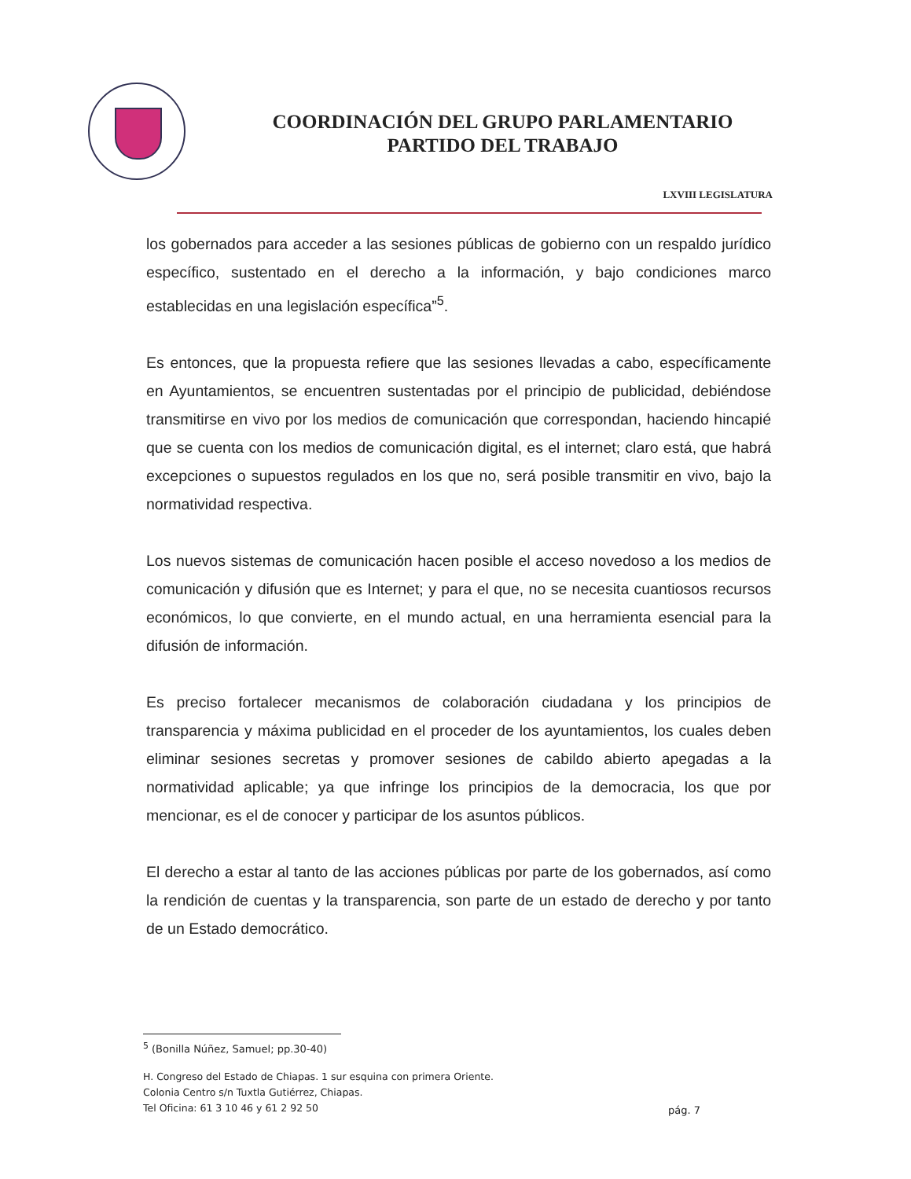COORDINACIÓN DEL GRUPO PARLAMENTARIO
PARTIDO DEL TRABAJO
LXVIII LEGISLATURA
los gobernados para acceder a las sesiones públicas de gobierno con un respaldo jurídico específico, sustentado en el derecho a la información, y bajo condiciones marco establecidas en una legislación específica”<sup>5</sup>.
Es entonces, que la propuesta refiere que las sesiones llevadas a cabo, específicamente en Ayuntamientos, se encuentren sustentadas por el principio de publicidad, debiéndose transmitirse en vivo por los medios de comunicación que correspondan, haciendo hincapié que se cuenta con los medios de comunicación digital, es el internet; claro está, que habrá excepciones o supuestos regulados en los que no, será posible transmitir en vivo, bajo la normatividad respectiva.
Los nuevos sistemas de comunicación hacen posible el acceso novedoso a los medios de comunicación y difusión que es Internet; y para el que, no se necesita cuantiosos recursos económicos, lo que convierte, en el mundo actual, en una herramienta esencial para la difusión de información.
Es preciso fortalecer mecanismos de colaboración ciudadana y los principios de transparencia y máxima publicidad en el proceder de los ayuntamientos, los cuales deben eliminar sesiones secretas y promover sesiones de cabildo abierto apegadas a la normatividad aplicable; ya que infringe los principios de la democracia, los que por mencionar, es el de conocer y participar de los asuntos públicos.
El derecho a estar al tanto de las acciones públicas por parte de los gobernados, así como la rendición de cuentas y la transparencia, son parte de un estado de derecho y por tanto de un Estado democrático.
<sup>5</sup> (Bonilla Núñez, Samuel; pp.30-40)
H. Congreso del Estado de Chiapas. 1 sur esquina con primera Oriente.
Colonia Centro s/n Tuxtla Gutiérrez, Chiapas.
Tel Oficina: 61 3 10 46 y 61 2 92 50
pág. 7